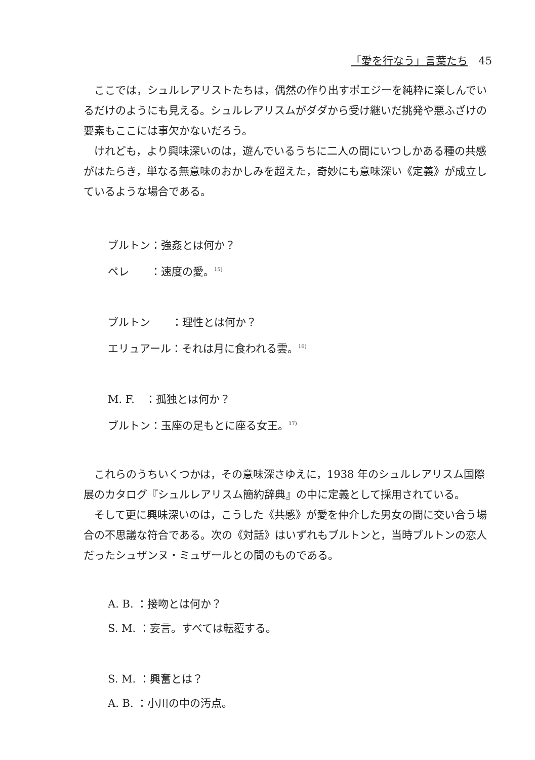「愛を行なう」言葉たち　45
ここでは，シュルレアリストたちは，偶然の作り出すポエジーを純粋に楽しんでいるだけのようにも見える。シュルレアリスムがダダから受け継いだ挑発や悪ふざけの要素もここには事欠かないだろう。
けれども，より興味深いのは，遊んでいるうちに二人の間にいつしかある種の共感がはたらき，単なる無意味のおかしみを超えた，奇妙にも意味深い《定義》が成立しているような場合である。
ブルトン：強姦とは何か？
ペレ　　：速度の愛。<sup>15)</sup>
ブルトン　　：理性とは何か？
エリュアール：それは月に食われる雲。<sup>16)</sup>
M. F.　：孤独とは何か？
ブルトン：玉座の足もとに座る女王。<sup>17)</sup>
これらのうちいくつかは，その意味深さゆえに，1938 年のシュルレアリスム国際展のカタログ『シュルレアリスム簡約辞典』の中に定義として採用されている。
そして更に興味深いのは，こうした《共感》が愛を仲介した男女の間に交い合う場合の不思議な符合である。次の《対話》はいずれもブルトンと，当時ブルトンの恋人だったシュザンヌ・ミュザールとの間のものである。
A. B. ：接吻とは何か？
S. M. ：妄言。すべては転覆する。
S. M. ：興奮とは？
A. B. ：小川の中の汚点。